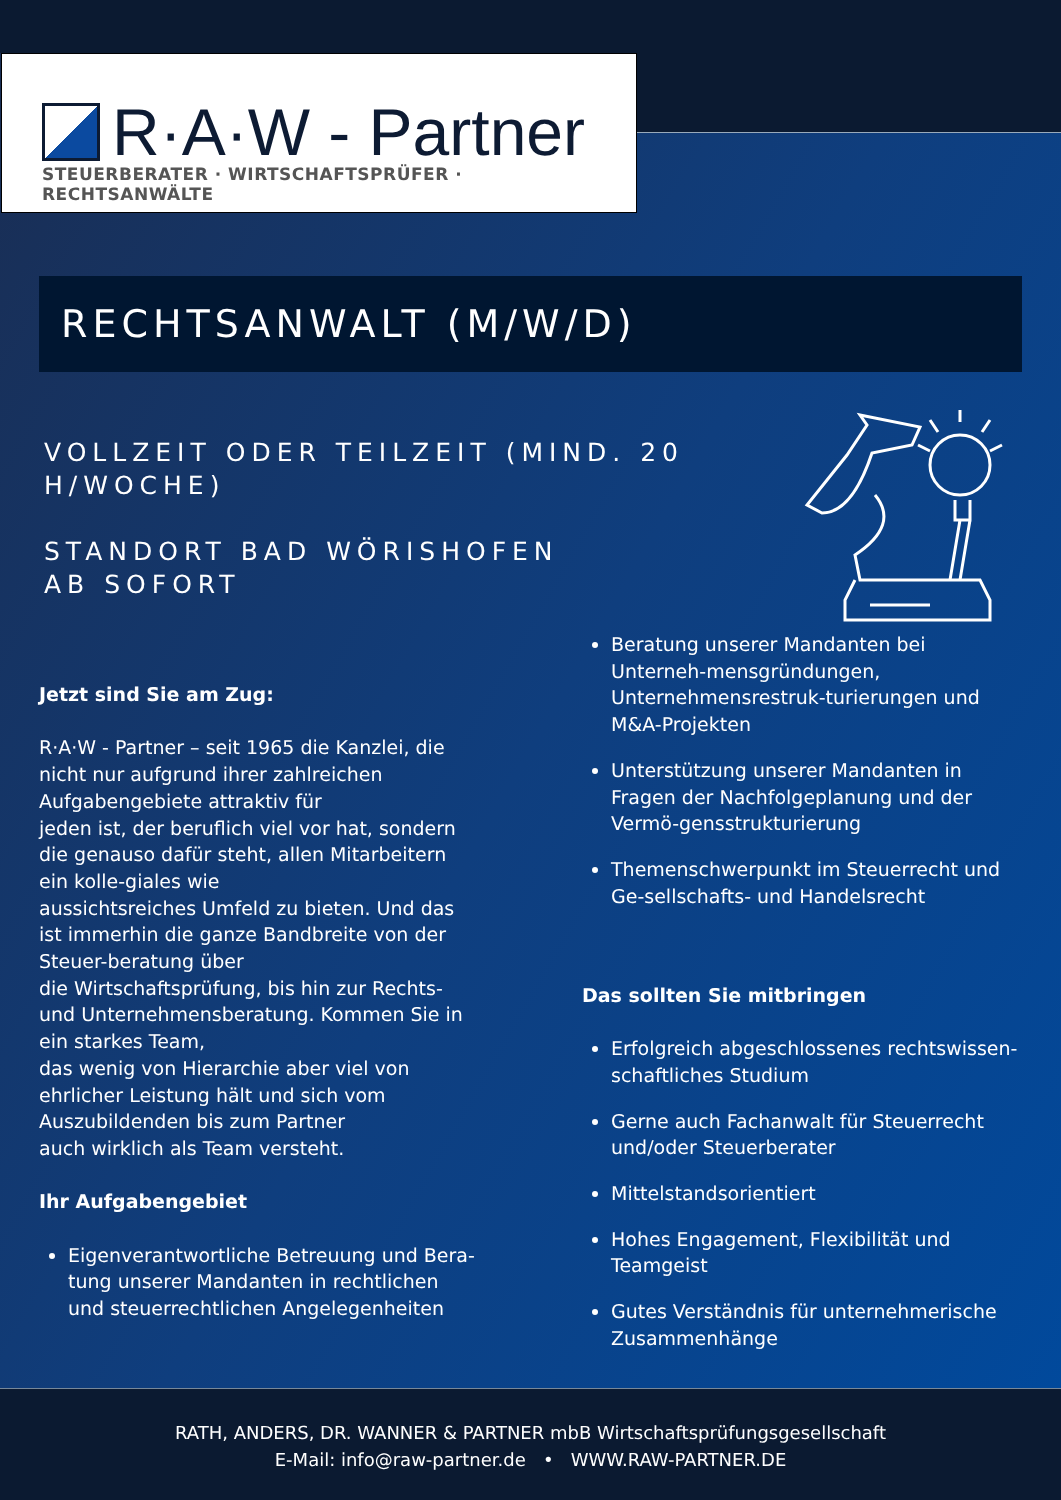R·A·W - Partner
STEUERBERATER · WIRTSCHAFTSPRÜFER · RECHTSANWÄLTE
RECHTSANWALT (M/W/D)
VOLLZEIT ODER TEILZEIT (MIND. 20 H/WOCHE)
STANDORT BAD WÖRISHOFEN
AB SOFORT
Jetzt sind Sie am Zug:
R·A·W - Partner – seit 1965 die Kanzlei, die nicht nur aufgrund ihrer zahlreichen Aufgabengebiete attraktiv für
jeden ist, der beruflich viel vor hat, sondern die genauso dafür steht, allen Mitarbeitern ein kolle-giales wie
aussichtsreiches Umfeld zu bieten. Und das ist immerhin die ganze Bandbreite von der Steuer-beratung über
die Wirtschaftsprüfung, bis hin zur Rechts- und Unternehmensberatung. Kommen Sie in ein starkes Team,
das wenig von Hierarchie aber viel von ehrlicher Leistung hält und sich vom Auszubildenden bis zum Partner
auch wirklich als Team versteht.
Ihr Aufgabengebiet
Eigenverantwortliche Betreuung und Bera-tung unserer Mandanten in rechtlichen und steuerrechtlichen Angelegenheiten
Beratung unserer Mandanten bei Unterneh-mensgründungen, Unternehmensrestruk-turierungen und M&A-Projekten
Unterstützung unserer Mandanten in Fragen der Nachfolgeplanung und der Vermö-gensstrukturierung
Themenschwerpunkt im Steuerrecht und Ge-sellschafts- und Handelsrecht
Das sollten Sie mitbringen
Erfolgreich abgeschlossenes rechtswissen-schaftliches Studium
Gerne auch Fachanwalt für Steuerrecht und/oder Steuerberater
Mittelstandsorientiert
Hohes Engagement, Flexibilität und Teamgeist
Gutes Verständnis für unternehmerische Zusammenhänge
RATH, ANDERS, DR. WANNER & PARTNER mbB Wirtschaftsprüfungsgesellschaft
E-Mail: info@raw-partner.de • WWW.RAW-PARTNER.DE